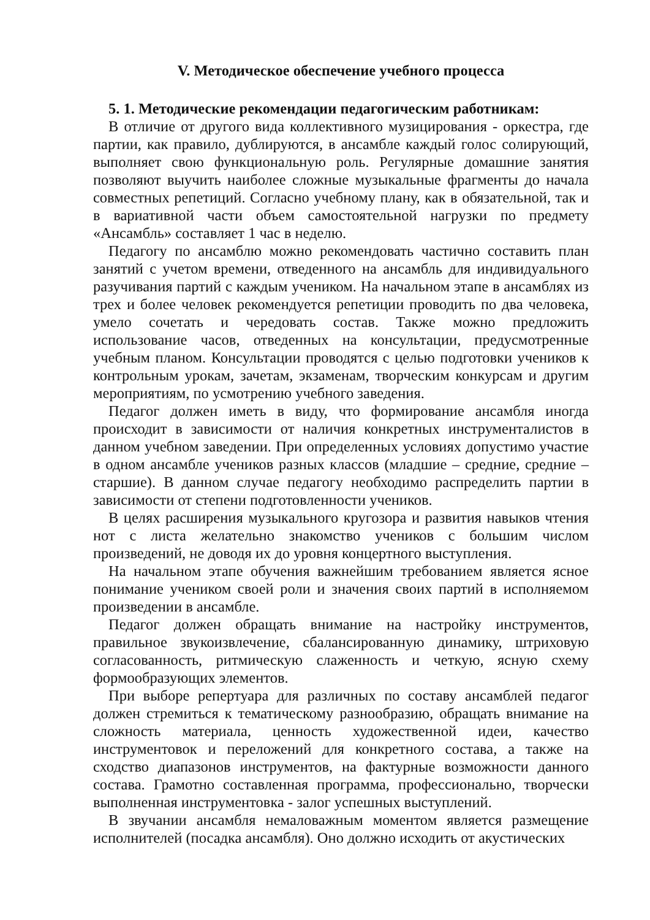V. Методическое обеспечение учебного процесса
5. 1. Методические рекомендации педагогическим работникам:
В отличие от другого вида коллективного музицирования - оркестра, где партии, как правило, дублируются, в ансамбле каждый голос солирующий, выполняет свою функциональную роль. Регулярные домашние занятия позволяют выучить наиболее сложные музыкальные фрагменты до начала совместных репетиций. Согласно учебному плану, как в обязательной, так и в вариативной части объем самостоятельной нагрузки по предмету «Ансамбль» составляет 1 час в неделю.
Педагогу по ансамблю можно рекомендовать частично составить план занятий с учетом времени, отведенного на ансамбль для индивидуального разучивания партий с каждым учеником. На начальном этапе в ансамблях из трех и более человек рекомендуется репетиции проводить по два человека, умело сочетать и чередовать состав. Также можно предложить использование часов, отведенных на консультации, предусмотренные учебным планом. Консультации проводятся с целью подготовки учеников к контрольным урокам, зачетам, экзаменам, творческим конкурсам и другим мероприятиям, по усмотрению учебного заведения.
Педагог должен иметь в виду, что формирование ансамбля иногда происходит в зависимости от наличия конкретных инструменталистов в данном учебном заведении. При определенных условиях допустимо участие в одном ансамбле учеников разных классов (младшие – средние, средние – старшие). В данном случае педагогу необходимо распределить партии в зависимости от степени подготовленности учеников.
В целях расширения музыкального кругозора и развития навыков чтения нот с листа желательно знакомство учеников с большим числом произведений, не доводя их до уровня концертного выступления.
На начальном этапе обучения важнейшим требованием является ясное понимание учеником своей роли и значения своих партий в исполняемом произведении в ансамбле.
Педагог должен обращать внимание на настройку инструментов, правильное звукоизвлечение, сбалансированную динамику, штриховую согласованность, ритмическую слаженность и четкую, ясную схему формообразующих элементов.
При выборе репертуара для различных по составу ансамблей педагог должен стремиться к тематическому разнообразию, обращать внимание на сложность материала, ценность художественной идеи, качество инструментовок и переложений для конкретного состава, а также на сходство диапазонов инструментов, на фактурные возможности данного состава. Грамотно составленная программа, профессионально, творчески выполненная инструментовка - залог успешных выступлений.
В звучании ансамбля немаловажным моментом является размещение исполнителей (посадка ансамбля). Оно должно исходить от акустических